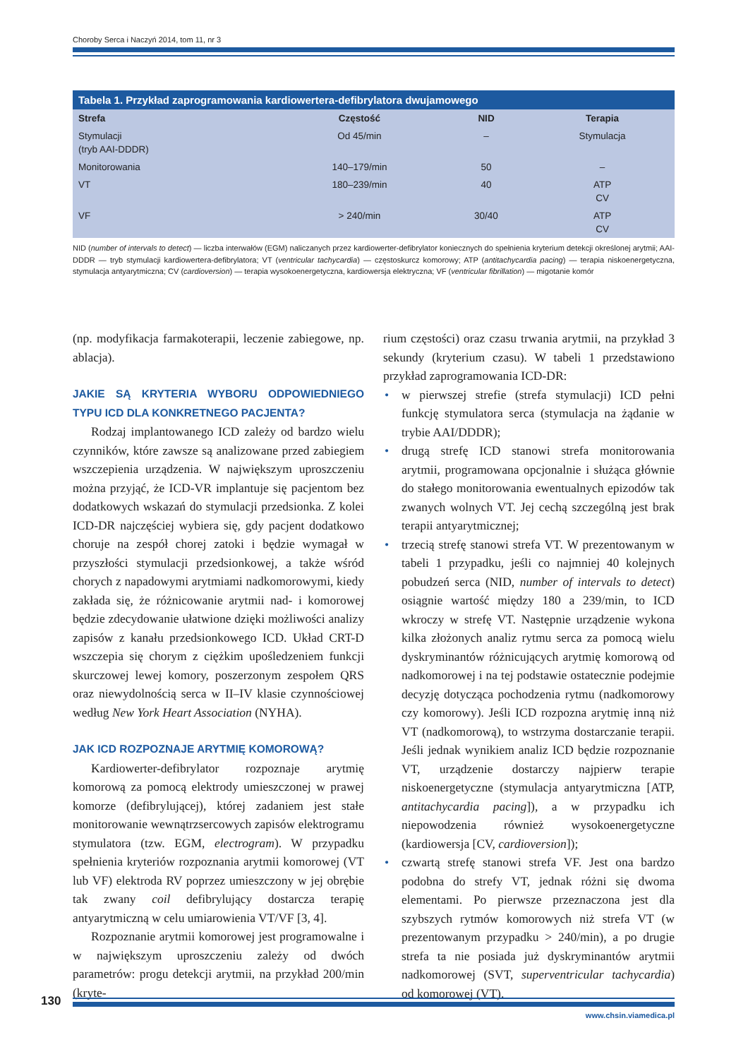Choroby Serca i Naczyń 2014, tom 11, nr 3
Tabela 1. Przykład zaprogramowania kardiowertera-defibrylatora dwujamowego
| Strefa | Częstość | NID | Terapia |
| --- | --- | --- | --- |
| Stymulacji (tryb AAI-DDDR) | Od 45/min | – | Stymulacja |
| Monitorowania | 140–179/min | 50 | – |
| VT | 180–239/min | 40 | ATP CV |
| VF | > 240/min | 30/40 | ATP CV |
NID (number of intervals to detect) — liczba interwałów (EGM) naliczanych przez kardiowerter-defibrylator koniecznych do spełnienia kryterium detekcji określonej arytmii; AAI-DDDR — tryb stymulacji kardiowertera-defibrylatora; VT (ventricular tachycardia) — częstoskurcz komorowy; ATP (antitachycardia pacing) — terapia niskoenergetyczna, stymulacja antyarytmiczna; CV (cardioversion) — terapia wysokoenergetyczna, kardiowersja elektryczna; VF (ventricular fibrillation) — migotanie komór
(np. modyfikacja farmakoterapii, leczenie zabiegowe, np. ablacja).
JAKIE SĄ KRYTERIA WYBORU ODPOWIEDNIEGO TYPU ICD DLA KONKRETNEGO PACJENTA?
Rodzaj implantowanego ICD zależy od bardzo wielu czynników, które zawsze są analizowane przed zabiegiem wszczepienia urządzenia. W największym uproszczeniu można przyjąć, że ICD-VR implantuje się pacjentom bez dodatkowych wskazań do stymulacji przedsionka. Z kolei ICD-DR najczęściej wybiera się, gdy pacjent dodatkowo choruje na zespół chorej zatoki i będzie wymagał w przyszłości stymulacji przedsionkowej, a także wśród chorych z napadowymi arytmiami nadkomorowymi, kiedy zakłada się, że różnicowanie arytmii nad- i komorowej będzie zdecydowanie ułatwione dzięki możliwości analizy zapisów z kanału przedsionkowego ICD. Układ CRT-D wszczepia się chorym z ciężkim upośledzeniem funkcji skurczowej lewej komory, poszerzonym zespołem QRS oraz niewydolnością serca w II–IV klasie czynnościowej według New York Heart Association (NYHA).
JAK ICD ROZPOZNAJE ARYTMIĘ KOMOROWĄ?
Kardiowerter-defibrylator rozpoznaje arytmię komorową za pomocą elektrody umieszczonej w prawej komorze (defibrylującej), której zadaniem jest stałe monitorowanie wewnątrzsercowych zapisów elektrogramu stymulatora (tzw. EGM, electrogram). W przypadku spełnienia kryteriów rozpoznania arytmii komorowej (VT lub VF) elektroda RV poprzez umieszczony w jej obrębie tak zwany coil defibrylujący dostarcza terapię antyarytmiczną w celu umiarowienia VT/VF [3, 4].
Rozpoznanie arytmii komorowej jest programowalne i w największym uproszczeniu zależy od dwóch parametrów: progu detekcji arytmii, na przykład 200/min (kryte-
rium częstości) oraz czasu trwania arytmii, na przykład 3 sekundy (kryterium czasu). W tabeli 1 przedstawiono przykład zaprogramowania ICD-DR:
• w pierwszej strefie (strefa stymulacji) ICD pełni funkcję stymulatora serca (stymulacja na żądanie w trybie AAI/DDDR);
• drugą strefę ICD stanowi strefa monitorowania arytmii, programowana opcjonalnie i służąca głównie do stałego monitorowania ewentualnych epizodów tak zwanych wolnych VT. Jej cechą szczególną jest brak terapii antyarytmicznej;
• trzecią strefę stanowi strefa VT. W prezentowanym w tabeli 1 przypadku, jeśli co najmniej 40 kolejnych pobudzeń serca (NID, number of intervals to detect) osiągnie wartość między 180 a 239/min, to ICD wkroczy w strefę VT. Następnie urządzenie wykona kilka złożonych analiz rytmu serca za pomocą wielu dyskryminantów różnicujących arytmię komorową od nadkomorowej i na tej podstawie ostatecznie podejmie decyzję dotycząca pochodzenia rytmu (nadkomorowy czy komorowy). Jeśli ICD rozpozna arytmię inną niż VT (nadkomorową), to wstrzyma dostarczanie terapii. Jeśli jednak wynikiem analiz ICD będzie rozpoznanie VT, urządzenie dostarczy najpierw terapie niskoenergetyczne (stymulacja antyarytmiczna [ATP, antitachycardia pacing]), a w przypadku ich niepowodzenia również wysokoenergetyczne (kardiowersja [CV, cardioversion]);
• czwartą strefę stanowi strefa VF. Jest ona bardzo podobna do strefy VT, jednak różni się dwoma elementami. Po pierwsze przeznaczona jest dla szybszych rytmów komorowych niż strefa VT (w prezentowanym przypadku > 240/min), a po drugie strefa ta nie posiada już dyskryminantów arytmii nadkomorowej (SVT, superventricular tachycardia) od komorowej (VT).
130
www.chsin.viamedica.pl